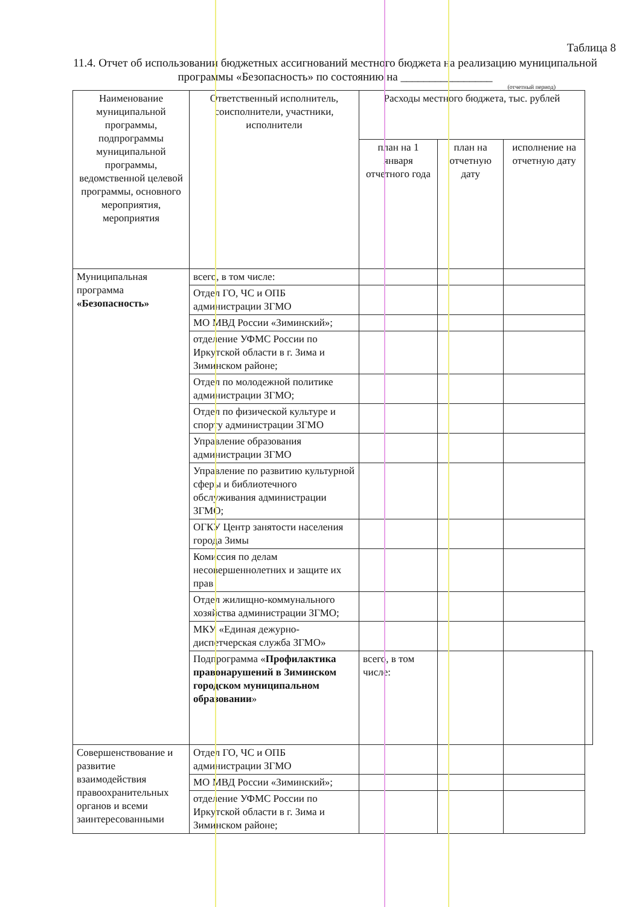Таблица 8
11.4. Отчет об использовании бюджетных ассигнований местного бюджета на реализацию муниципальной программы «Безопасность» по состоянию на ________________
(отчетный период)
| Наименование муниципальной программы, подпрограммы муниципальной программы, ведомственной целевой программы, основного мероприятия, мероприятия | Ответственный исполнитель, соисполнители, участники, исполнители | Расходы местного бюджета, тыс. рублей | | | |
| --- | --- | --- | --- | --- | --- |
| | | план на 1 января отчетного года | план на отчетную дату | исполнение на отчетную дату | |
| Муниципальная программа «Безопасность» | всего, в том числе: | | | | |
| | Отдел ГО, ЧС и ОПБ администрации ЗГМО | | | | |
| | МО МВД России «Зиминский»; | | | | |
| | отделение УФМС России по Иркутской области в г. Зима и Зиминском районе; | | | | |
| | Отдел по молодежной политике администрации ЗГМО; | | | | |
| | Отдел по физической культуре и спорту администрации ЗГМО | | | | |
| | Управление образования администрации ЗГМО | | | | |
| | Управление по развитию культурной сферы и библиотечного обслуживания администрации ЗГМО; | | | | |
| | ОГКУ Центр занятости населения города Зимы | | | | |
| | Комиссия по делам несовершеннолетних и защите их прав | | | | |
| | Отдел жилищно-коммунального хозяйства администрации ЗГМО; | | | | |
| | МКУ «Единая дежурно-диспетчерская служба ЗГМО» | | | | |
| | Подпрограмма « Профилактика правонарушений в Зиминском городском муниципальном образовании » | всего, в том числе: | | | |
| Совершенствование и развитие взаимодействия правоохранительных органов и всеми заинтересованными | Отдел ГО, ЧС и ОПБ администрации ЗГМО | | | | |
| | МО МВД России «Зиминский»; | | | | |
| | отделение УФМС России по Иркутской области в г. Зима и Зиминском районе; | | | | |